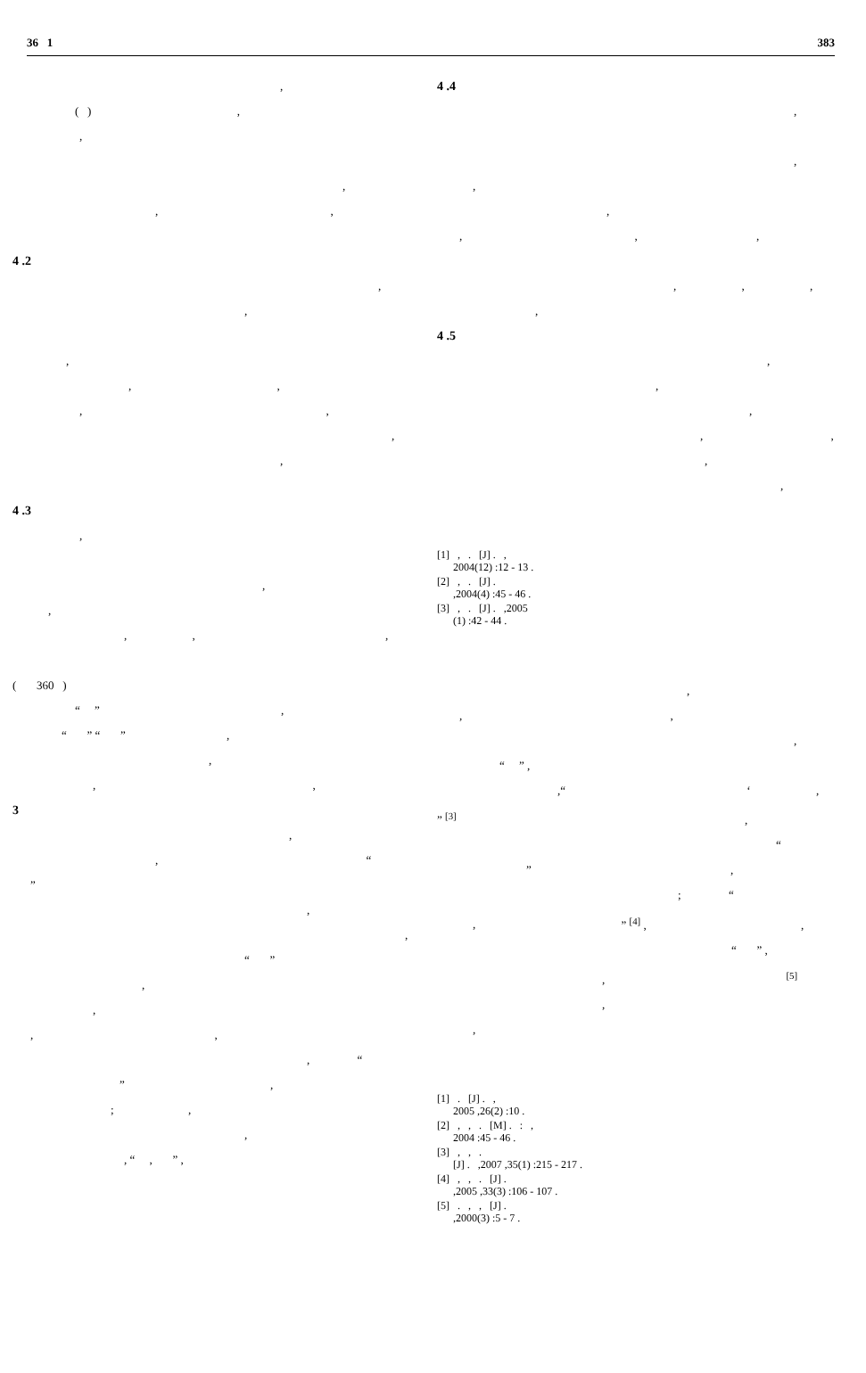36 1 383
,
( ) ,
,
,
, ,
4 .2
,
,
,
, ,
, ,
,
,
4 .3
,
,
,
, , ,
( 360 )
“ ” ,
“ ” “ ” ,
,
, ,
3
,
, “
”
,
,
“ ”
,
,
, ,
, “
” ,
; ,
,
, “ , ” ,
4 .4
,
,
,
,
, , ,
, , ,
,
4 .5
,
,
,
, ,
,
,
[1] , . [J] . ,
2004(12) :12 - 13 .
[2] , . [J] .
,2004(4) :45 - 46 .
[3] , . [J] . ,2005
(1) :42 - 44 .
,
, ,
,
“ ” ,
,“ ‘ ,
” <sup>[3]</sup> ,
“
” ,
; “
, ” <sup>[4]</sup> , ,
“ ” ,
, <sup>[5]</sup>
,
,
[1] . [J] . ,
2005 ,26(2) :10 .
[2] , , . [M] . : ,
2004 :45 - 46 .
[3] , , .
[J] . ,2007 ,35(1) :215 - 217 .
[4] , , . [J] .
,2005 ,33(3) :106 - 107 .
[5] . , , [J] .
,2000(3) :5 - 7 .